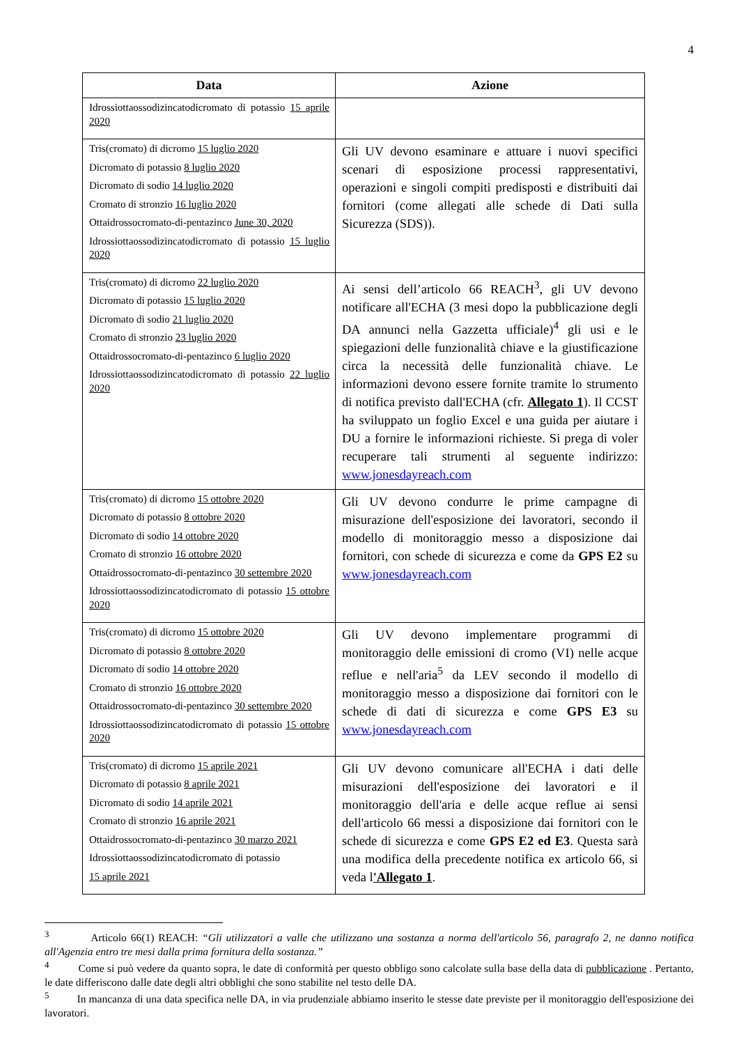4
| Data | Azione |
| --- | --- |
| Idrossiottaossodizincatodicromato di potassio 15 aprile 2020 | |
| Tris(cromato) di dicromo 15 luglio 2020 Dicromato di potassio 8 luglio 2020 Dicromato di sodio 14 luglio 2020 Cromato di stronzio 16 luglio 2020 Ottaidrossocromato-di-pentazinco June 30, 2020 Idrossiottaossodizincatodicromato di potassio 15 luglio 2020 | Gli UV devono esaminare e attuare i nuovi specifici scenari di esposizione processi rappresentativi, operazioni e singoli compiti predisposti e distribuiti dai fornitori (come allegati alle schede di Dati sulla Sicurezza (SDS)). |
| Tris(cromato) di dicromo 22 luglio 2020 Dicromato di potassio 15 luglio 2020 Dicromato di sodio 21 luglio 2020 Cromato di stronzio 23 luglio 2020 Ottaidrossocromato-di-pentazinco 6 luglio 2020 Idrossiottaossodizincatodicromato di potassio 22 luglio 2020 | Ai sensi dell’articolo 66 REACH<sup>3</sup>, gli UV devono notificare all'ECHA (3 mesi dopo la pubblicazione degli DA annunci nella Gazzetta ufficiale)<sup>4</sup> gli usi e le spiegazioni delle funzionalità chiave e la giustificazione circa la necessità delle funzionalità chiave. Le informazioni devono essere fornite tramite lo strumento di notifica previsto dall'ECHA (cfr. Allegato 1 ). Il CCST ha sviluppato un foglio Excel e una guida per aiutare i DU a fornire le informazioni richieste. Si prega di voler recuperare tali strumenti al seguente indirizzo: www.jonesdayreach.com |
| Tris(cromato) di dicromo 15 ottobre 2020 Dicromato di potassio 8 ottobre 2020 Dicromato di sodio 14 ottobre 2020 Cromato di stronzio 16 ottobre 2020 Ottaidrossocromato-di-pentazinco 30 settembre 2020 Idrossiottaossodizincatodicromato di potassio 15 ottobre 2020 | Gli UV devono condurre le prime campagne di misurazione dell'esposizione dei lavoratori, secondo il modello di monitoraggio messo a disposizione dai fornitori, con schede di sicurezza e come da GPS E2 su www.jonesdayreach.com |
| Tris(cromato) di dicromo 15 ottobre 2020 Dicromato di potassio 8 ottobre 2020 Dicromato di sodio 14 ottobre 2020 Cromato di stronzio 16 ottobre 2020 Ottaidrossocromato-di-pentazinco 30 settembre 2020 Idrossiottaossodizincatodicromato di potassio 15 ottobre 2020 | Gli UV devono implementare programmi di monitoraggio delle emissioni di cromo (VI) nelle acque reflue e nell'aria<sup>5</sup> da LEV secondo il modello di monitoraggio messo a disposizione dai fornitori con le schede di dati di sicurezza e come GPS E3 su www.jonesdayreach.com |
| Tris(cromato) di dicromo 15 aprile 2021 Dicromato di potassio 8 aprile 2021 Dicromato di sodio 14 aprile 2021 Cromato di stronzio 16 aprile 2021 Ottaidrossocromato-di-pentazinco 30 marzo 2021 Idrossiottaossodizincatodicromato di potassio 15 aprile 2021 | Gli UV devono comunicare all'ECHA i dati delle misurazioni dell'esposizione dei lavoratori e il monitoraggio dell'aria e delle acque reflue ai sensi dell'articolo 66 messi a disposizione dai fornitori con le schede di sicurezza e come GPS E2 ed E3 . Questa sarà una modifica della precedente notifica ex articolo 66, si veda l 'Allegato 1 . |
<sup>3</sup> Articolo 66(1) REACH: “Gli utilizzatori a valle che utilizzano una sostanza a norma dell'articolo 56, paragrafo 2, ne danno notifica all'Agenzia entro tre mesi dalla prima fornitura della sostanza.”
<sup>4</sup> Come si può vedere da quanto sopra, le date di conformità per questo obbligo sono calcolate sulla base della data di pubblicazione . Pertanto, le date differiscono dalle date degli altri obblighi che sono stabilite nel testo delle DA.
<sup>5</sup> In mancanza di una data specifica nelle DA, in via prudenziale abbiamo inserito le stesse date previste per il monitoraggio dell'esposizione dei lavoratori.